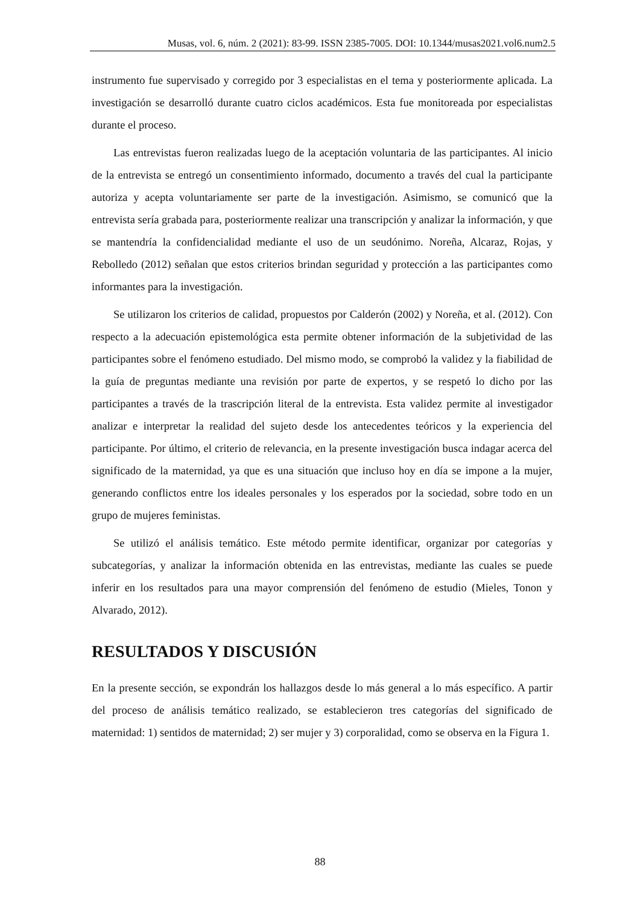Musas, vol. 6, núm. 2 (2021): 83-99. ISSN 2385-7005. DOI: 10.1344/musas2021.vol6.num2.5
instrumento fue supervisado y corregido por 3 especialistas en el tema y posteriormente aplicada. La investigación se desarrolló durante cuatro ciclos académicos. Esta fue monitoreada por especialistas durante el proceso.
Las entrevistas fueron realizadas luego de la aceptación voluntaria de las participantes. Al inicio de la entrevista se entregó un consentimiento informado, documento a través del cual la participante autoriza y acepta voluntariamente ser parte de la investigación. Asimismo, se comunicó que la entrevista sería grabada para, posteriormente realizar una transcripción y analizar la información, y que se mantendría la confidencialidad mediante el uso de un seudónimo. Noreña, Alcaraz, Rojas, y Rebolledo (2012) señalan que estos criterios brindan seguridad y protección a las participantes como informantes para la investigación.
Se utilizaron los criterios de calidad, propuestos por Calderón (2002) y Noreña, et al. (2012). Con respecto a la adecuación epistemológica esta permite obtener información de la subjetividad de las participantes sobre el fenómeno estudiado. Del mismo modo, se comprobó la validez y la fiabilidad de la guía de preguntas mediante una revisión por parte de expertos, y se respetó lo dicho por las participantes a través de la trascripción literal de la entrevista. Esta validez permite al investigador analizar e interpretar la realidad del sujeto desde los antecedentes teóricos y la experiencia del participante. Por último, el criterio de relevancia, en la presente investigación busca indagar acerca del significado de la maternidad, ya que es una situación que incluso hoy en día se impone a la mujer, generando conflictos entre los ideales personales y los esperados por la sociedad, sobre todo en un grupo de mujeres feministas.
Se utilizó el análisis temático. Este método permite identificar, organizar por categorías y subcategorías, y analizar la información obtenida en las entrevistas, mediante las cuales se puede inferir en los resultados para una mayor comprensión del fenómeno de estudio (Mieles, Tonon y Alvarado, 2012).
RESULTADOS Y DISCUSIÓN
En la presente sección, se expondrán los hallazgos desde lo más general a lo más específico. A partir del proceso de análisis temático realizado, se establecieron tres categorías del significado de maternidad: 1) sentidos de maternidad; 2) ser mujer y 3) corporalidad, como se observa en la Figura 1.
88